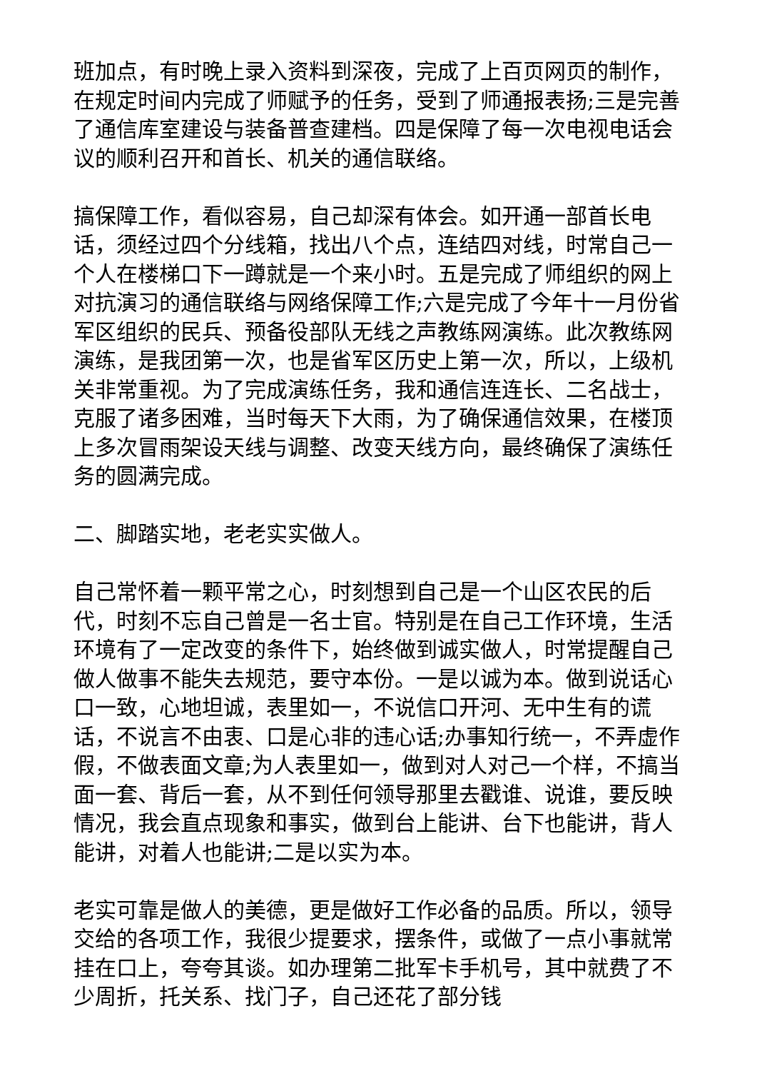班加点，有时晚上录入资料到深夜，完成了上百页网页的制作，在规定时间内完成了师赋予的任务，受到了师通报表扬;三是完善了通信库室建设与装备普查建档。四是保障了每一次电视电话会议的顺利召开和首长、机关的通信联络。
搞保障工作，看似容易，自己却深有体会。如开通一部首长电话，须经过四个分线箱，找出八个点，连结四对线，时常自己一个人在楼梯口下一蹲就是一个来小时。五是完成了师组织的网上对抗演习的通信联络与网络保障工作;六是完成了今年十一月份省军区组织的民兵、预备役部队无线之声教练网演练。此次教练网演练，是我团第一次，也是省军区历史上第一次，所以，上级机关非常重视。为了完成演练任务，我和通信连连长、二名战士，克服了诸多困难，当时每天下大雨，为了确保通信效果，在楼顶上多次冒雨架设天线与调整、改变天线方向，最终确保了演练任务的圆满完成。
二、脚踏实地，老老实实做人。
自己常怀着一颗平常之心，时刻想到自己是一个山区农民的后代，时刻不忘自己曾是一名士官。特别是在自己工作环境，生活环境有了一定改变的条件下，始终做到诚实做人，时常提醒自己做人做事不能失去规范，要守本份。一是以诚为本。做到说话心口一致，心地坦诚，表里如一，不说信口开河、无中生有的谎话，不说言不由衷、口是心非的违心话;办事知行统一，不弄虚作假，不做表面文章;为人表里如一，做到对人对己一个样，不搞当面一套、背后一套，从不到任何领导那里去戳谁、说谁，要反映情况，我会直点现象和事实，做到台上能讲、台下也能讲，背人能讲，对着人也能讲;二是以实为本。
老实可靠是做人的美德，更是做好工作必备的品质。所以，领导交给的各项工作，我很少提要求，摆条件，或做了一点小事就常挂在口上，夸夸其谈。如办理第二批军卡手机号，其中就费了不少周折，托关系、找门子，自己还花了部分钱